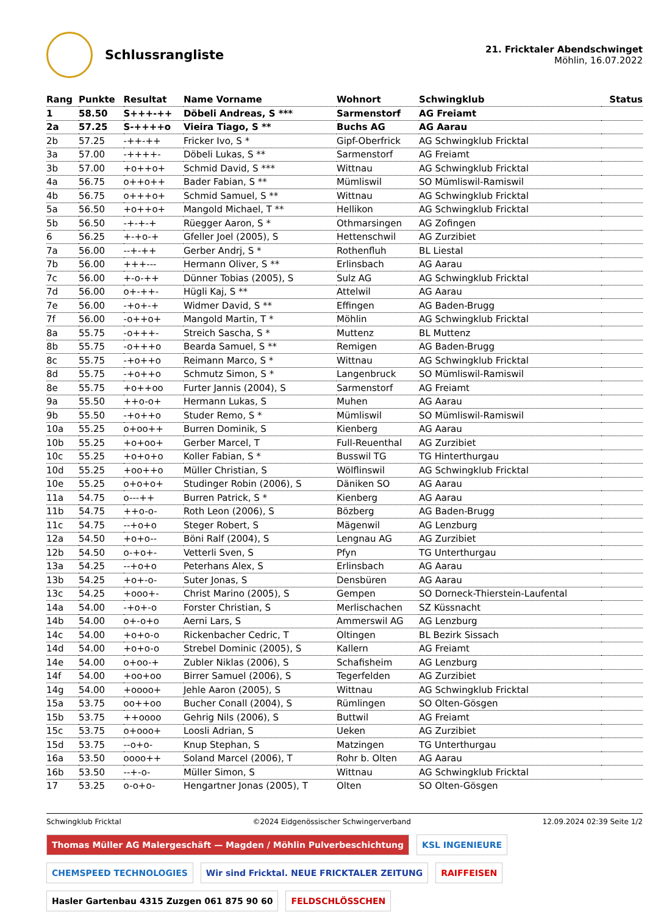Schlussrangliste
21. Fricktaler Abendschwinget
Möhlin, 16.07.2022
| Rang | Punkte | Resultat | Name Vorname | Wohnort | Schwingklub | Status |
| --- | --- | --- | --- | --- | --- | --- |
| 1 | 58.50 | S+++-++ | Döbeli Andreas, S *** | Sarmenstorf | AG Freiamt | |
| 2a | 57.25 | S-++++o | Vieira Tiago, S ** | Buchs AG | AG Aarau | |
| 2b | 57.25 | -++-++ | Fricker Ivo, S * | Gipf-Oberfrick | AG Schwingklub Fricktal | |
| 3a | 57.00 | -++++- | Döbeli Lukas, S ** | Sarmenstorf | AG Freiamt | |
| 3b | 57.00 | +o++o+ | Schmid David, S *** | Wittnau | AG Schwingklub Fricktal | |
| 4a | 56.75 | o++o++ | Bader Fabian, S ** | Mümliswil | SO Mümliswil-Ramiswil | |
| 4b | 56.75 | o+++o+ | Schmid Samuel, S ** | Wittnau | AG Schwingklub Fricktal | |
| 5a | 56.50 | +o++o+ | Mangold Michael, T ** | Hellikon | AG Schwingklub Fricktal | |
| 5b | 56.50 | -+-+-+ | Rüegger Aaron, S * | Othmarsingen | AG Zofingen | |
| 6 | 56.25 | +-+o-+ | Gfeller Joel (2005), S | Hettenschwil | AG Zurzibiet | |
| 7a | 56.00 | --+-++ | Gerber Andrj, S * | Rothenfluh | BL Liestal | |
| 7b | 56.00 | +++--- | Hermann Oliver, S ** | Erlinsbach | AG Aarau | |
| 7c | 56.00 | +-o-++ | Dünner Tobias (2005), S | Sulz AG | AG Schwingklub Fricktal | |
| 7d | 56.00 | o+-++- | Hügli Kaj, S ** | Attelwil | AG Aarau | |
| 7e | 56.00 | -+o+-+ | Widmer David, S ** | Effingen | AG Baden-Brugg | |
| 7f | 56.00 | -o++o+ | Mangold Martin, T * | Möhlin | AG Schwingklub Fricktal | |
| 8a | 55.75 | -o+++- | Streich Sascha, S * | Muttenz | BL Muttenz | |
| 8b | 55.75 | -o+++o | Bearda Samuel, S ** | Remigen | AG Baden-Brugg | |
| 8c | 55.75 | -+o++o | Reimann Marco, S * | Wittnau | AG Schwingklub Fricktal | |
| 8d | 55.75 | -+o++o | Schmutz Simon, S * | Langenbruck | SO Mümliswil-Ramiswil | |
| 8e | 55.75 | +o++oo | Furter Jannis (2004), S | Sarmenstorf | AG Freiamt | |
| 9a | 55.50 | ++o-o+ | Hermann Lukas, S | Muhen | AG Aarau | |
| 9b | 55.50 | -+o++o | Studer Remo, S * | Mümliswil | SO Mümliswil-Ramiswil | |
| 10a | 55.25 | o+oo++ | Burren Dominik, S | Kienberg | AG Aarau | |
| 10b | 55.25 | +o+oo+ | Gerber Marcel, T | Full-Reuenthal | AG Zurzibiet | |
| 10c | 55.25 | +o+o+o | Koller Fabian, S * | Busswil TG | TG Hinterthurgau | |
| 10d | 55.25 | +oo++o | Müller Christian, S | Wölflinswil | AG Schwingklub Fricktal | |
| 10e | 55.25 | o+o+o+ | Studinger Robin (2006), S | Däniken SO | AG Aarau | |
| 11a | 54.75 | o---++ | Burren Patrick, S * | Kienberg | AG Aarau | |
| 11b | 54.75 | ++o-o- | Roth Leon (2006), S | Bözberg | AG Baden-Brugg | |
| 11c | 54.75 | --+o+o | Steger Robert, S | Mägenwil | AG Lenzburg | |
| 12a | 54.50 | +o+o-- | Böni Ralf (2004), S | Lengnau AG | AG Zurzibiet | |
| 12b | 54.50 | o-+o+- | Vetterli Sven, S | Pfyn | TG Unterthurgau | |
| 13a | 54.25 | --+o+o | Peterhans Alex, S | Erlinsbach | AG Aarau | |
| 13b | 54.25 | +o+-o- | Suter Jonas, S | Densbüren | AG Aarau | |
| 13c | 54.25 | +ooo+- | Christ Marino (2005), S | Gempen | SO Dorneck-Thierstein-Laufental | |
| 14a | 54.00 | -+o+-o | Forster Christian, S | Merlischachen | SZ Küssnacht | |
| 14b | 54.00 | o+-o+o | Aerni Lars, S | Ammerswil AG | AG Lenzburg | |
| 14c | 54.00 | +o+o-o | Rickenbacher Cedric, T | Oltingen | BL Bezirk Sissach | |
| 14d | 54.00 | +o+o-o | Strebel Dominic (2005), S | Kallern | AG Freiamt | |
| 14e | 54.00 | o+oo-+ | Zubler Niklas (2006), S | Schafisheim | AG Lenzburg | |
| 14f | 54.00 | +oo+oo | Birrer Samuel (2006), S | Tegerfelden | AG Zurzibiet | |
| 14g | 54.00 | +oooo+ | Jehle Aaron (2005), S | Wittnau | AG Schwingklub Fricktal | |
| 15a | 53.75 | oo++oo | Bucher Conall (2004), S | Rümlingen | SO Olten-Gösgen | |
| 15b | 53.75 | ++oooo | Gehrig Nils (2006), S | Buttwil | AG Freiamt | |
| 15c | 53.75 | o+ooo+ | Loosli Adrian, S | Ueken | AG Zurzibiet | |
| 15d | 53.75 | --o+o- | Knup Stephan, S | Matzingen | TG Unterthurgau | |
| 16a | 53.50 | oooo++ | Soland Marcel (2006), T | Rohr b. Olten | AG Aarau | |
| 16b | 53.50 | --+-o- | Müller Simon, S | Wittnau | AG Schwingklub Fricktal | |
| 17 | 53.25 | o-o+o- | Hengartner Jonas (2005), T | Olten | SO Olten-Gösgen | |
Schwingklub Fricktal ©2024 Eidgenössischer Schwingerverband 12.09.2024 02:39 Seite 1/2
Thomas Müller AG Malergeschäft — Magden / Möhlin Pulverbeschichtung
KSL INGENIEURE
CHEMSPEED TECHNOLOGIES
Wir sind Fricktal. NEUE FRICKTALER ZEITUNG
RAIFFEISEN
Hasler Gartenbau 4315 Zuzgen 061 875 90 60
FELDSCHLÖSSCHEN